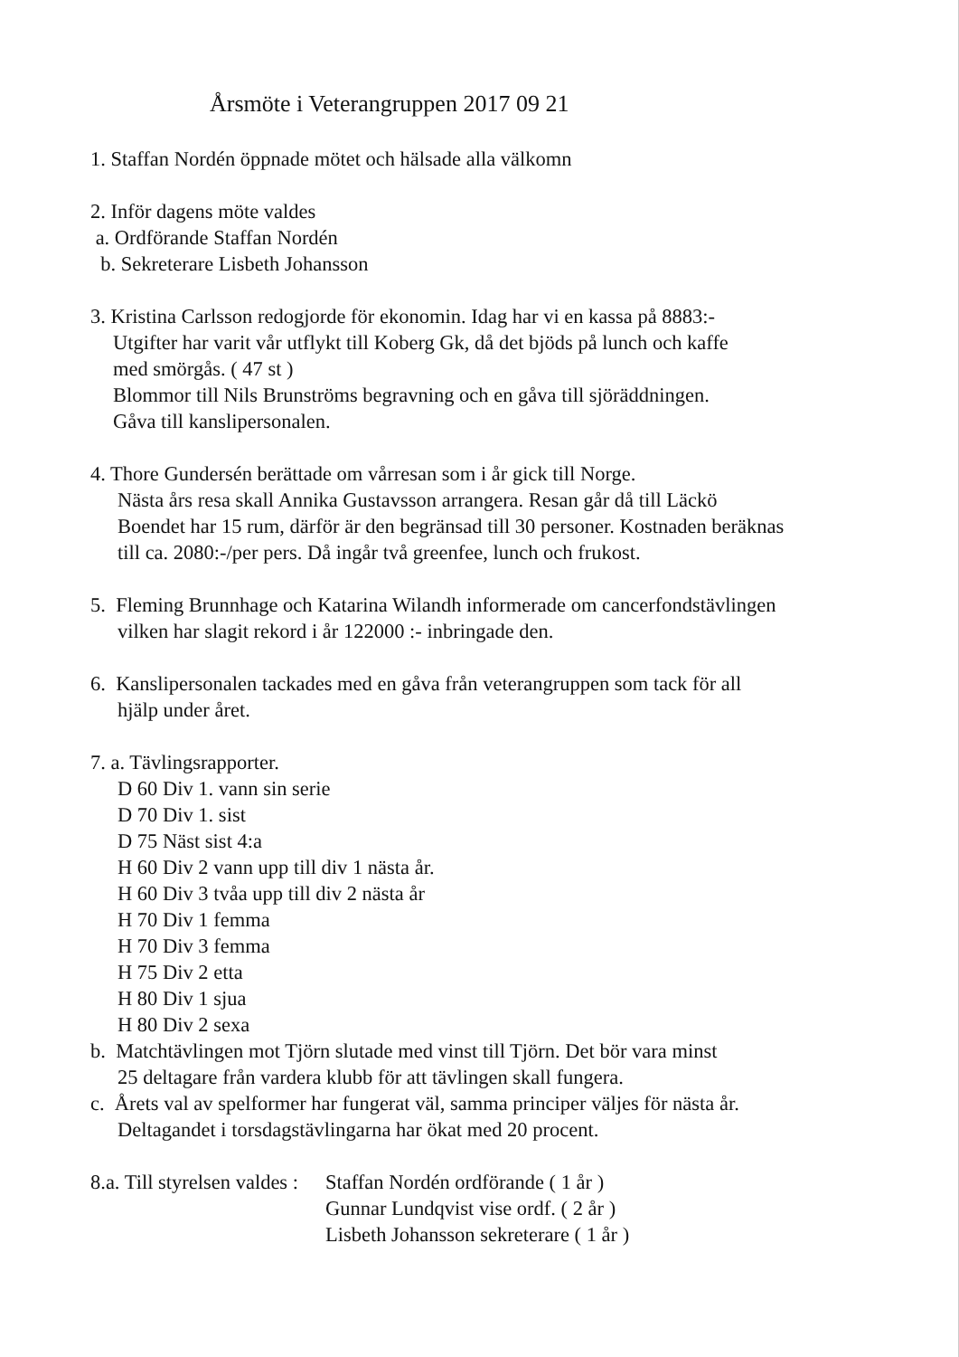Årsmöte i Veterangruppen 2017 09 21
1. Staffan Nordén öppnade mötet och hälsade alla välkomn
2. Inför dagens möte valdes
a. Ordförande Staffan Nordén
b. Sekreterare Lisbeth Johansson
3. Kristina Carlsson redogjorde för ekonomin. Idag har vi en kassa på 8883:-
Utgifter har varit vår utflykt till Koberg Gk, då det bjöds på lunch och kaffe
med smörgås. ( 47 st )
Blommor till Nils Brunströms begravning och en gåva till sjöräddningen.
Gåva till kanslipersonalen.
4. Thore Gundersén berättade om vårresan som i år gick till Norge.
Nästa års resa skall Annika Gustavsson arrangera. Resan går då till Läckö
Boendet har 15 rum, därför är den begränsad till 30 personer. Kostnaden beräknas
till ca. 2080:-/per pers. Då ingår två greenfee, lunch och frukost.
5. Fleming Brunnhage och Katarina Wilandh informerade om cancerfondstävlingen
vilken har slagit rekord i år 122000 :- inbringade den.
6. Kanslipersonalen tackades med en gåva från veterangruppen som tack för all
hjälp under året.
7. a. Tävlingsrapporter.
D 60 Div 1. vann sin serie
D 70 Div 1. sist
D 75 Näst sist 4:a
H 60 Div 2 vann upp till div 1 nästa år.
H 60 Div 3 tvåa upp till div 2 nästa år
H 70 Div 1 femma
H 70 Div 3 femma
H 75 Div 2 etta
H 80 Div 1 sjua
H 80 Div 2 sexa
b. Matchtävlingen mot Tjörn slutade med vinst till Tjörn. Det bör vara minst
25 deltagare från vardera klubb för att tävlingen skall fungera.
c. Årets val av spelformer har fungerat väl, samma principer väljes för nästa år.
Deltagandet i torsdagstävlingarna har ökat med 20 procent.
8.a. Till styrelsen valdes : Staffan Nordén ordförande ( 1 år )
Gunnar Lundqvist vise ordf. ( 2 år )
Lisbeth Johansson sekreterare ( 1 år )